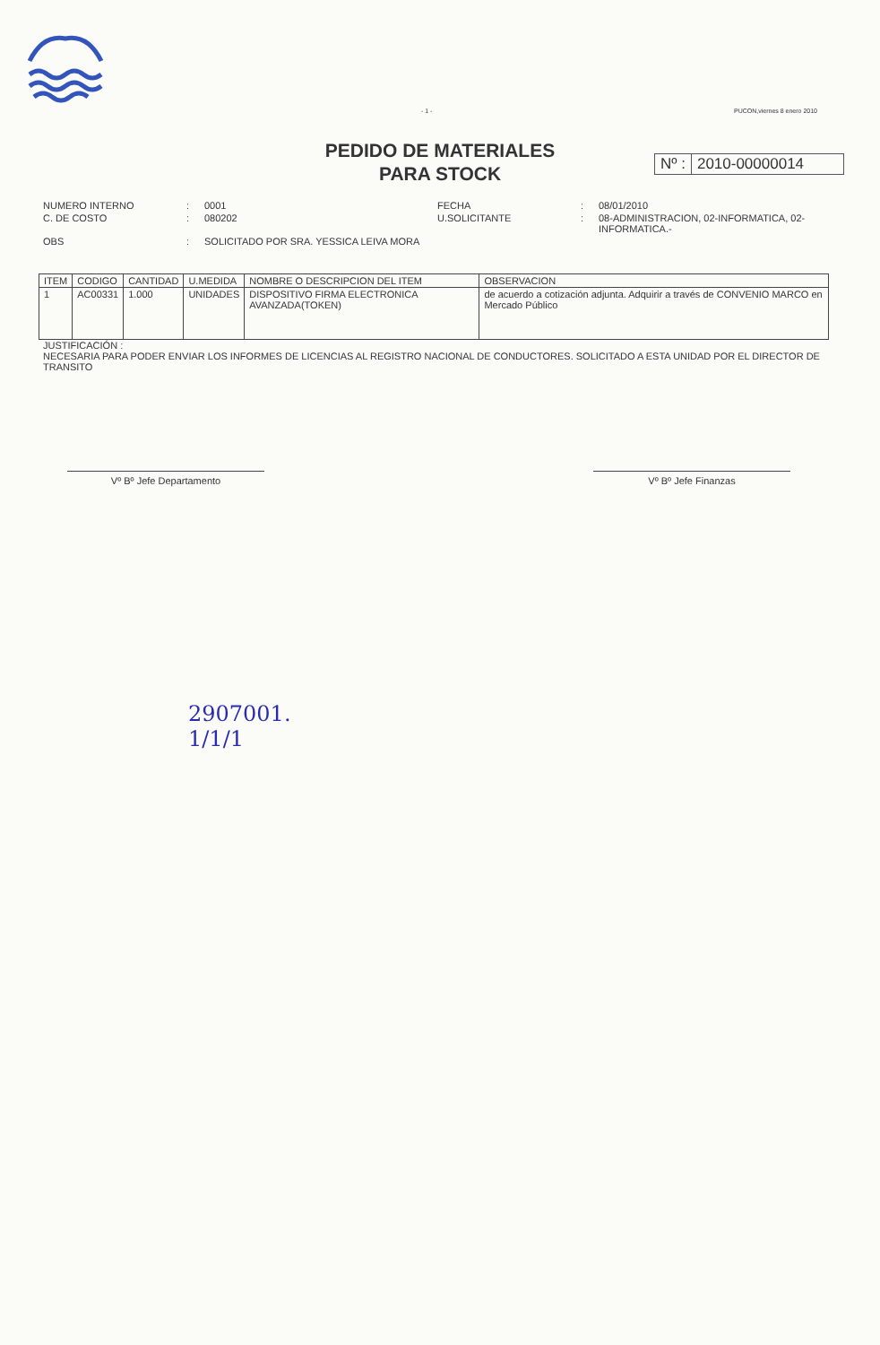- 1 - PUCON,viernes 8 enero 2010
PEDIDO DE MATERIALES
PARA STOCK
Nº : 2010-00000014
NUMERO INTERNO
:
0001
FECHA
:
08/01/2010
C. DE COSTO
:
080202
U.SOLICITANTE
:
08-ADMINISTRACION, 02-INFORMATICA, 02-INFORMATICA.-
OBS
:
SOLICITADO POR SRA. YESSICA LEIVA MORA
| ITEM | CODIGO | CANTIDAD | U.MEDIDA | NOMBRE O DESCRIPCION DEL ITEM | OBSERVACION |
| --- | --- | --- | --- | --- | --- |
| 1 | AC00331 | 1.000 | UNIDADES | DISPOSITIVO FIRMA ELECTRONICA AVANZADA(TOKEN) | de acuerdo a cotización adjunta. Adquirir a través de CONVENIO MARCO en Mercado Público |
JUSTIFICACIÓN :
NECESARIA PARA PODER ENVIAR LOS INFORMES DE LICENCIAS AL REGISTRO NACIONAL DE CONDUCTORES. SOLICITADO A ESTA UNIDAD POR EL DIRECTOR DE TRANSITO
Vº Bº Jefe Departamento Vº Bº Jefe Finanzas
2907001.
1/1/1